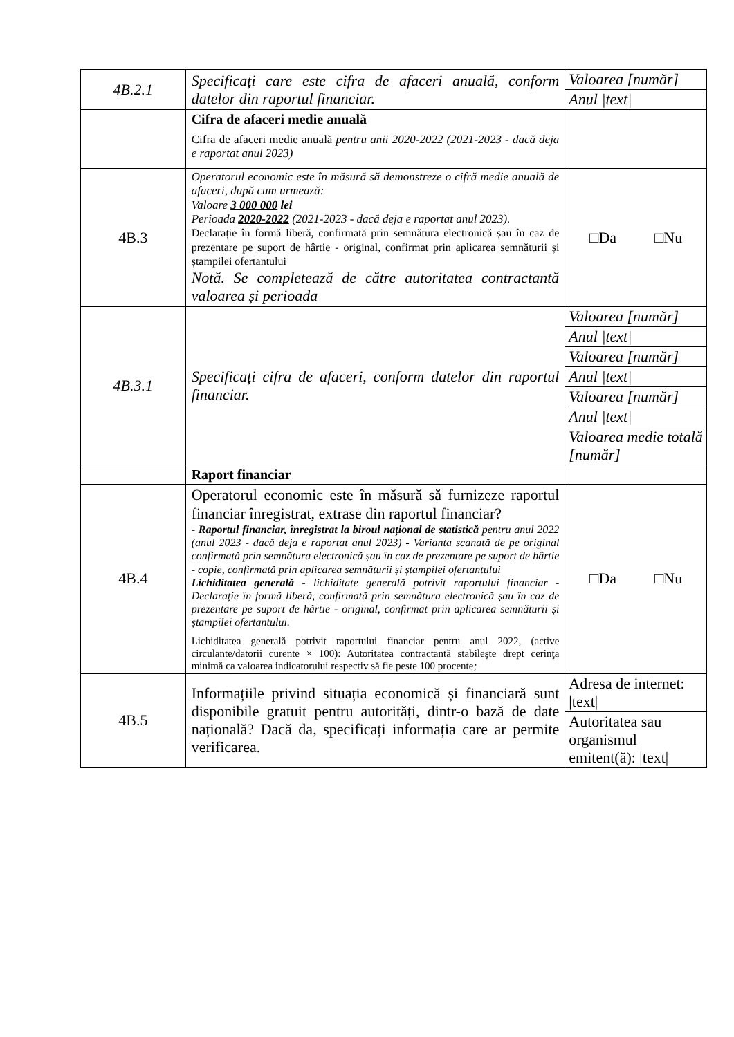| 4B.2.1 | Specificați care este cifra de afaceri anuală, conform datelor din raportul financiar. | Valoarea [număr] Anul /text/ |
| | Cifra de afaceri medie anuală Cifra de afaceri medie anuală pentru anii 2020-2022 (2021-2023 - dacă deja e raportat anul 2023) | |
| 4B.3 | Operatorul economic este în măsură să demonstreze o cifră medie anuală de afaceri, după cum urmează: Valoare 3 000 000 lei Perioada 2020-2022 (2021-2023 - dacă deja e raportat anul 2023). Declarație în formă liberă, confirmată prin semnătura electronică șau în caz de prezentare pe suport de hârtie - original, confirmat prin aplicarea semnăturii și ștampilei ofertantului Notă. Se completează de către autoritatea contractantă valoarea și perioada | □Da □Nu |
| 4B.3.1 | Specificați cifra de afaceri, conform datelor din raportul financiar. | Valoarea [număr] Anul /text/ Valoarea [număr] Anul /text/ Valoarea [număr] Anul /text/ Valoarea medie totală [număr] |
| | Raport financiar | |
| 4B.4 | Operatorul economic este în măsură să furnizeze raportul financiar înregistrat, extrase din raportul financiar? - Raportul financiar, înregistrat la biroul național de statistică pentru anul 2022 (anul 2023 - dacă deja e raportat anul 2023) - Varianta scanată de pe original confirmată prin semnătura electronică șau în caz de prezentare pe suport de hârtie - copie, confirmată prin aplicarea semnăturii și ștampilei ofertantului Lichiditatea generală - lichiditate generală potrivit raportului financiar - Declarație în formă liberă, confirmată prin semnătura electronică șau în caz de prezentare pe suport de hârtie - original, confirmat prin aplicarea semnăturii și ștampilei ofertantului. Lichiditatea generală potrivit raportului financiar pentru anul 2022, (active circulante/datorii curente × 100): Autoritatea contractantă stabileşte drept cerinţa minimă ca valoarea indicatorului respectiv să fie peste 100 procente ; | □Da □Nu |
| 4B.5 | Informațiile privind situația economică și financiară sunt disponibile gratuit pentru autorități, dintr-o bază de date națională? Dacă da, specificați informația care ar permite verificarea. | Adresa de internet: /text/ Autoritatea sau organismul emitent(ă): /text/ |